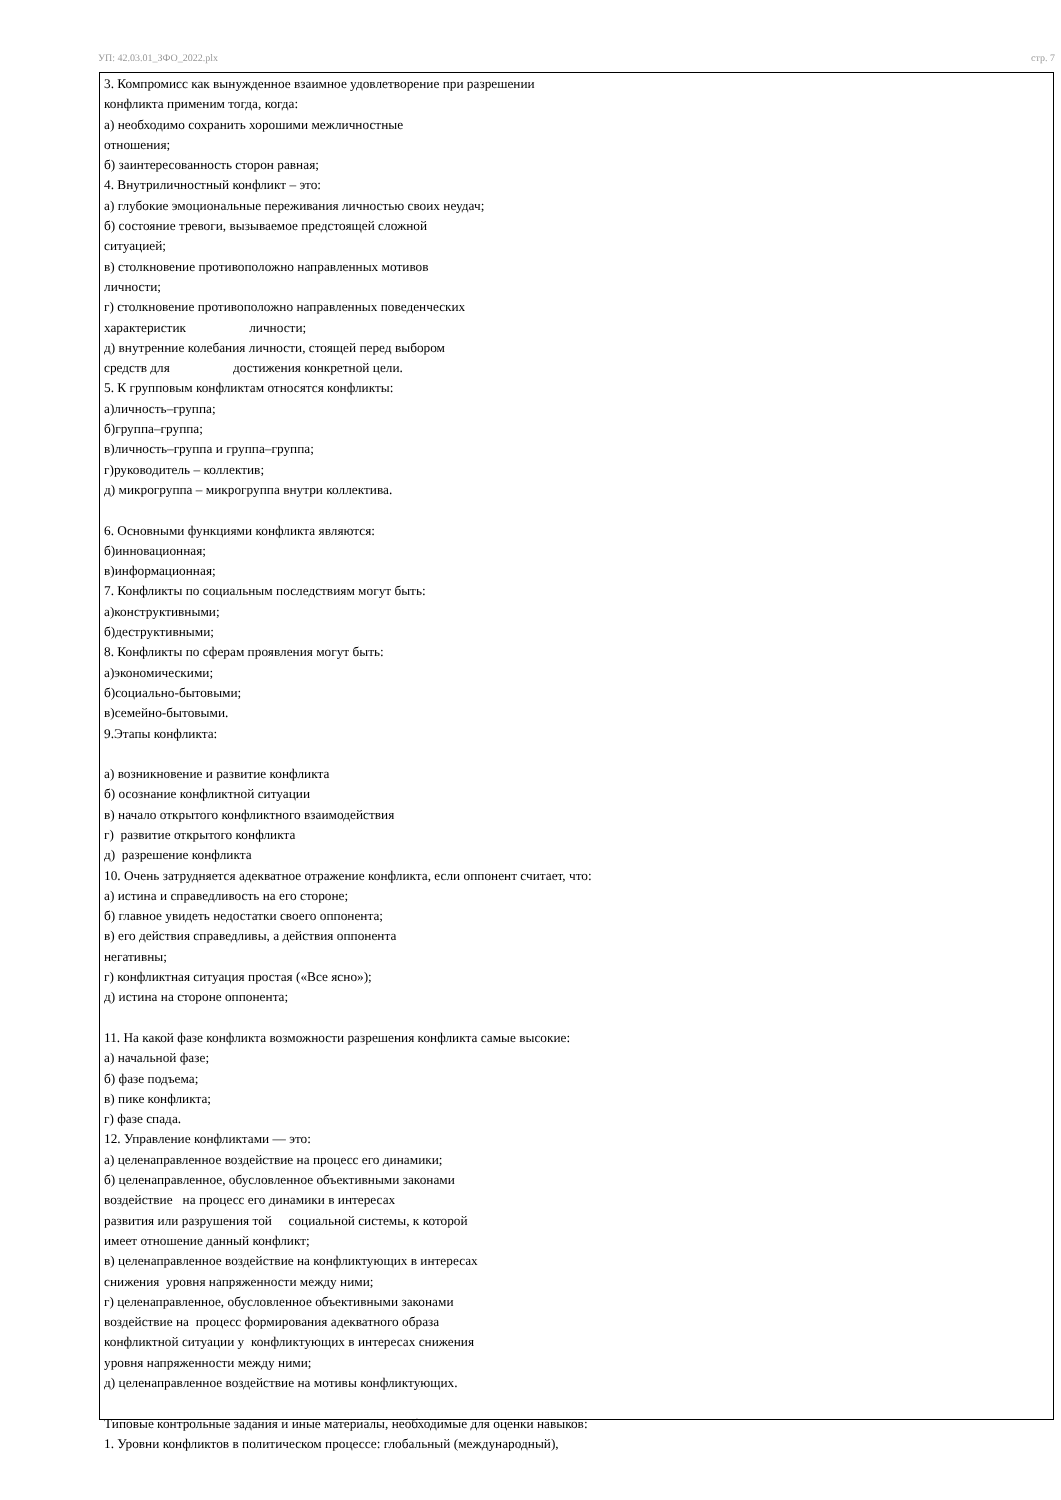УП: 42.03.01_ЗФО_2022.plx стр. 7
3. Компромисс как вынужденное взаимное удовлетворение при разрешении
конфликта применим тогда, когда:
а) необходимо сохранить хорошими межличностные
отношения;
б) заинтересованность сторон равная;
4. Внутриличностный конфликт – это:
а) глубокие эмоциональные переживания личностью своих неудач;
б) состояние тревоги, вызываемое предстоящей сложной
ситуацией;
в) столкновение противоположно направленных мотивов
личности;
г) столкновение противоположно направленных поведенческих
характеристик личности;
д) внутренние колебания личности, стоящей перед выбором
средств для достижения конкретной цели.
5. К групповым конфликтам относятся конфликты:
а)личность–группа;
б)группа–группа;
в)личность–группа и группа–группа;
г)руководитель – коллектив;
д) микрогруппа – микрогруппа внутри коллектива.
6. Основными функциями конфликта являются:
б)инновационная;
в)информационная;
7. Конфликты по социальным последствиям могут быть:
а)конструктивными;
б)деструктивными;
8. Конфликты по сферам проявления могут быть:
а)экономическими;
б)социально-бытовыми;
в)семейно-бытовыми.
9.Этапы конфликта:
а) возникновение и развитие конфликта
б) осознание конфликтной ситуации
в) начало открытого конфликтного взаимодействия
г) развитие открытого конфликта
д) разрешение конфликта
10. Очень затрудняется адекватное отражение конфликта, если оппонент считает, что:
а) истина и справедливость на его стороне;
б) главное увидеть недостатки своего оппонента;
в) его действия справедливы, а действия оппонента
негативны;
г) конфликтная ситуация простая («Все ясно»);
д) истина на стороне оппонента;
11. На какой фазе конфликта возможности разрешения конфликта самые высокие:
а) начальной фазе;
б) фазе подъема;
в) пике конфликта;
г) фазе спада.
12. Управление конфликтами — это:
а) целенаправленное воздействие на процесс его динамики;
б) целенаправленное, обусловленное объективными законами
воздействие на процесс его динамики в интересах
развития или разрушения той социальной системы, к которой
имеет отношение данный конфликт;
в) целенаправленное воздействие на конфликтующих в интересах
снижения уровня напряженности между ними;
г) целенаправленное, обусловленное объективными законами
воздействие на процесс формирования адекватного образа
конфликтной ситуации у конфликтующих в интересах снижения
уровня напряженности между ними;
д) целенаправленное воздействие на мотивы конфликтующих.
Типовые контрольные задания и иные материалы, необходимые для оценки навыков:
1. Уровни конфликтов в политическом процессе: глобальный (международный),